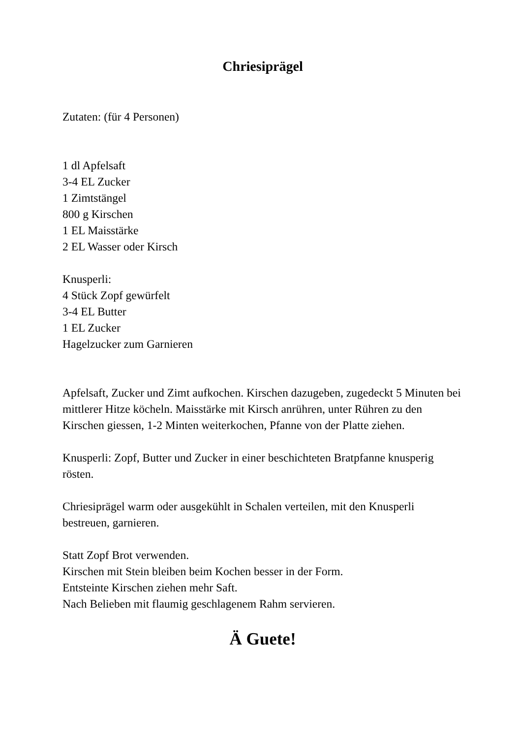Chriesiprägel
Zutaten: (für 4 Personen)
1 dl Apfelsaft
3-4 EL Zucker
1 Zimtstängel
800 g Kirschen
1 EL Maisstärke
2 EL Wasser oder Kirsch
Knusperli:
4 Stück Zopf gewürfelt
3-4 EL Butter
1 EL Zucker
Hagelzucker zum Garnieren
Apfelsaft, Zucker und Zimt aufkochen. Kirschen dazugeben, zugedeckt 5 Minuten bei mittlerer Hitze köcheln. Maisstärke mit Kirsch anrühren, unter Rühren zu den Kirschen giessen, 1-2 Minten weiterkochen, Pfanne von der Platte ziehen.
Knusperli: Zopf, Butter und Zucker in einer beschichteten Bratpfanne knusperig rösten.
Chriesiprägel warm oder ausgekühlt in Schalen verteilen, mit den Knusperli bestreuen, garnieren.
Statt Zopf Brot verwenden.
Kirschen mit Stein bleiben beim Kochen besser in der Form.
Entsteinte Kirschen ziehen mehr Saft.
Nach Belieben mit flaumig geschlagenem Rahm servieren.
Ä Guete!